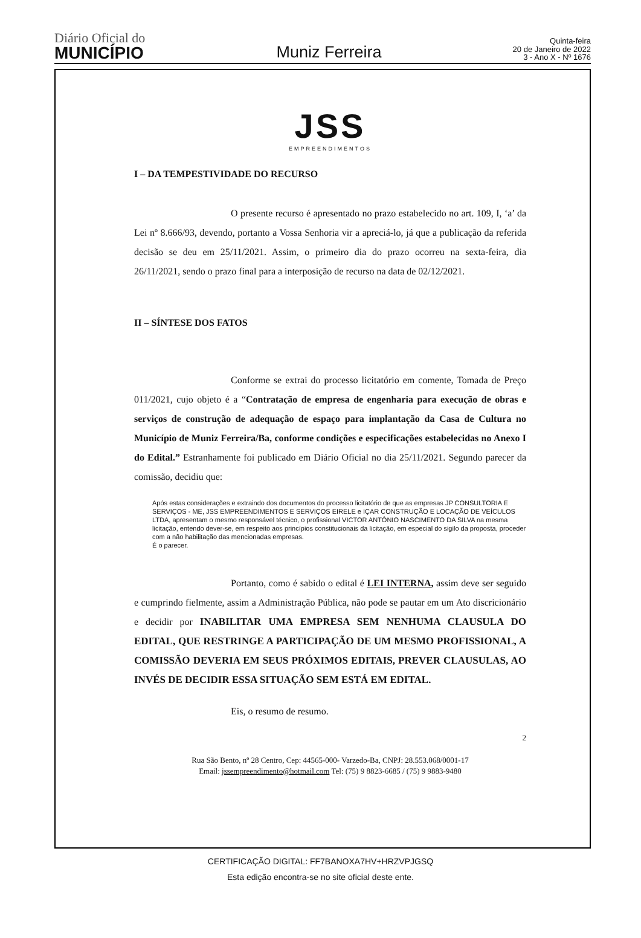Diário Oficial do
MUNICÍPIO
Muniz Ferreira
Quinta-feira
20 de Janeiro de 2022
3 - Ano X - Nº 1676
JSS
EMPREENDIMENTOS
I – DA TEMPESTIVIDADE DO RECURSO
O presente recurso é apresentado no prazo estabelecido no art. 109, I, ‘a’ da Lei nº 8.666/93, devendo, portanto a Vossa Senhoria vir a apreciá-lo, já que a publicação da referida decisão se deu em 25/11/2021. Assim, o primeiro dia do prazo ocorreu na sexta-feira, dia 26/11/2021, sendo o prazo final para a interposição de recurso na data de 02/12/2021.
II – SÍNTESE DOS FATOS
Conforme se extrai do processo licitatório em comente, Tomada de Preço 011/2021, cujo objeto é a “Contratação de empresa de engenharia para execução de obras e serviços de construção de adequação de espaço para implantação da Casa de Cultura no Município de Muniz Ferreira/Ba, conforme condições e especificações estabelecidas no Anexo I do Edital.” Estranhamente foi publicado em Diário Oficial no dia 25/11/2021. Segundo parecer da comissão, decidiu que:
Após estas considerações e extraindo dos documentos do processo licitatório de que as empresas JP CONSULTORIA E SERVIÇOS - ME, JSS EMPREENDIMENTOS E SERVIÇOS EIRELE e IÇAR CONSTRUÇÃO E LOCAÇÃO DE VEÍCULOS LTDA, apresentam o mesmo responsável técnico, o profissional VICTOR ANTÔNIO NASCIMENTO DA SILVA na mesma licitação, entendo dever-se, em respeito aos princípios constitucionais da licitação, em especial do sigilo da proposta, proceder com a não habilitação das mencionadas empresas.
É o parecer.
Portanto, como é sabido o edital é LEI INTERNA, assim deve ser seguido e cumprindo fielmente, assim a Administração Pública, não pode se pautar em um Ato discricionário e decidir por INABILITAR UMA EMPRESA SEM NENHUMA CLAUSULA DO EDITAL, QUE RESTRINGE A PARTICIPAÇÃO DE UM MESMO PROFISSIONAL, A COMISSÃO DEVERIA EM SEUS PRÓXIMOS EDITAIS, PREVER CLAUSULAS, AO INVÉS DE DECIDIR ESSA SITUAÇÃO SEM ESTÁ EM EDITAL.
Eis, o resumo de resumo.
2
Rua São Bento, nº 28 Centro, Cep: 44565-000- Varzedo-Ba, CNPJ: 28.553.068/0001-17
Email: jssempreendimento@hotmail.com Tel: (75) 9 8823-6685 / (75) 9 9883-9480
CERTIFICAÇÃO DIGITAL: FF7BANOXA7HV+HRZVPJGSQ
Esta edição encontra-se no site oficial deste ente.